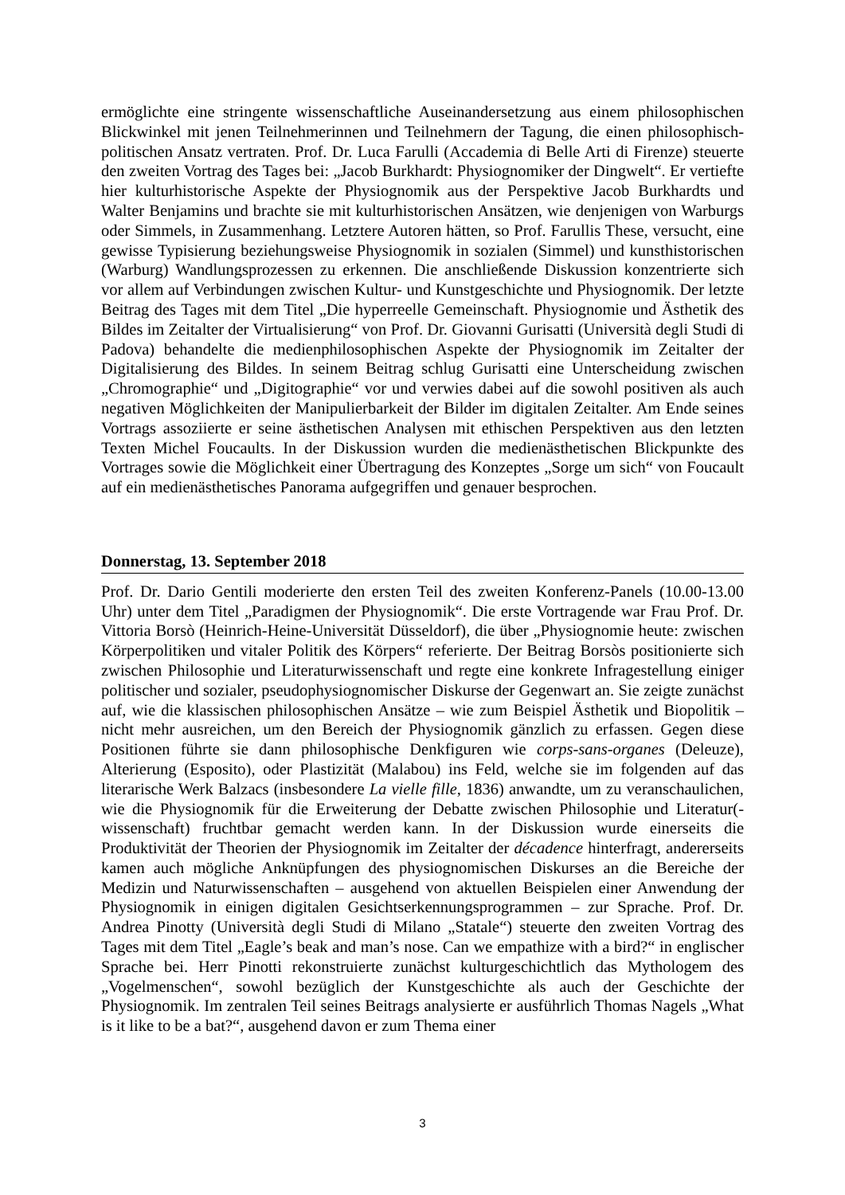ermöglichte eine stringente wissenschaftliche Auseinandersetzung aus einem philosophischen Blickwinkel mit jenen Teilnehmerinnen und Teilnehmern der Tagung, die einen philosophisch-politischen Ansatz vertraten. Prof. Dr. Luca Farulli (Accademia di Belle Arti di Firenze) steuerte den zweiten Vortrag des Tages bei: „Jacob Burkhardt: Physiognomiker der Dingwelt“. Er vertiefte hier kulturhistorische Aspekte der Physiognomik aus der Perspektive Jacob Burkhardts und Walter Benjamins und brachte sie mit kulturhistorischen Ansätzen, wie denjenigen von Warburgs oder Simmels, in Zusammenhang. Letztere Autoren hätten, so Prof. Farullis These, versucht, eine gewisse Typisierung beziehungsweise Physiognomik in sozialen (Simmel) und kunsthistorischen (Warburg) Wandlungsprozessen zu erkennen. Die anschließende Diskussion konzentrierte sich vor allem auf Verbindungen zwischen Kultur- und Kunstgeschichte und Physiognomik. Der letzte Beitrag des Tages mit dem Titel „Die hyperreelle Gemeinschaft. Physiognomie und Ästhetik des Bildes im Zeitalter der Virtualisierung“ von Prof. Dr. Giovanni Gurisatti (Università degli Studi di Padova) behandelte die medienphilosophischen Aspekte der Physiognomik im Zeitalter der Digitalisierung des Bildes. In seinem Beitrag schlug Gurisatti eine Unterscheidung zwischen „Chromographie“ und „Digitographie“ vor und verwies dabei auf die sowohl positiven als auch negativen Möglichkeiten der Manipulierbarkeit der Bilder im digitalen Zeitalter. Am Ende seines Vortrags assoziierte er seine ästhetischen Analysen mit ethischen Perspektiven aus den letzten Texten Michel Foucaults. In der Diskussion wurden die medienästhetischen Blickpunkte des Vortrages sowie die Möglichkeit einer Übertragung des Konzeptes „Sorge um sich“ von Foucault auf ein medienästhetisches Panorama aufgegriffen und genauer besprochen.
Donnerstag, 13. September 2018
Prof. Dr. Dario Gentili moderierte den ersten Teil des zweiten Konferenz-Panels (10.00-13.00 Uhr) unter dem Titel „Paradigmen der Physiognomik“. Die erste Vortragende war Frau Prof. Dr. Vittoria Borsò (Heinrich-Heine-Universität Düsseldorf), die über „Physiognomie heute: zwischen Körperpolitiken und vitaler Politik des Körpers“ referierte. Der Beitrag Borsòs positionierte sich zwischen Philosophie und Literaturwissenschaft und regte eine konkrete Infragestellung einiger politischer und sozialer, pseudophysiognomischer Diskurse der Gegenwart an. Sie zeigte zunächst auf, wie die klassischen philosophischen Ansätze – wie zum Beispiel Ästhetik und Biopolitik – nicht mehr ausreichen, um den Bereich der Physiognomik gänzlich zu erfassen. Gegen diese Positionen führte sie dann philosophische Denkfiguren wie corps-sans-organes (Deleuze), Alterierung (Esposito), oder Plastizität (Malabou) ins Feld, welche sie im folgenden auf das literarische Werk Balzacs (insbesondere La vielle fille, 1836) anwandte, um zu veranschaulichen, wie die Physiognomik für die Erweiterung der Debatte zwischen Philosophie und Literatur(-wissenschaft) fruchtbar gemacht werden kann. In der Diskussion wurde einerseits die Produktivität der Theorien der Physiognomik im Zeitalter der décadence hinterfragt, andererseits kamen auch mögliche Anknüpfungen des physiognomischen Diskurses an die Bereiche der Medizin und Naturwissenschaften – ausgehend von aktuellen Beispielen einer Anwendung der Physiognomik in einigen digitalen Gesichtserkennungsprogrammen – zur Sprache. Prof. Dr. Andrea Pinotty (Università degli Studi di Milano „Statale“) steuerte den zweiten Vortrag des Tages mit dem Titel „Eagle’s beak and man’s nose. Can we empathize with a bird?“ in englischer Sprache bei. Herr Pinotti rekonstruierte zunächst kulturgeschichtlich das Mythologem des „Vogelmenschen“, sowohl bezüglich der Kunstgeschichte als auch der Geschichte der Physiognomik. Im zentralen Teil seines Beitrags analysierte er ausführlich Thomas Nagels „What is it like to be a bat?“, ausgehend davon er zum Thema einer
3